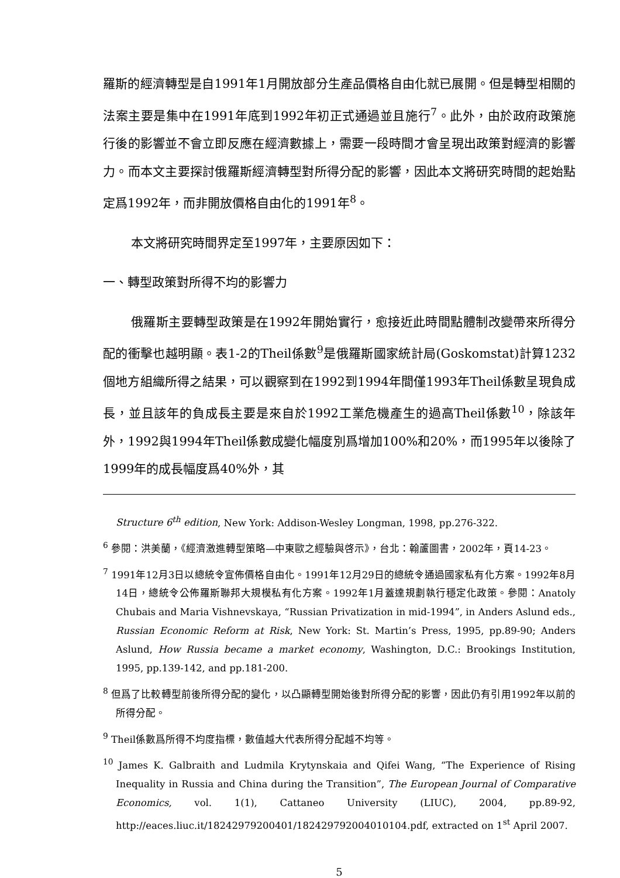羅斯的經濟轉型是自1991年1月開放部分生產品價格自由化就已展開。但是轉型相關的法案主要是集中在1991年底到1992年初正式通過並且施行<sup>7</sup>。此外，由於政府政策施行後的影響並不會立即反應在經濟數據上，需要一段時間才會呈現出政策對經濟的影響力。而本文主要探討俄羅斯經濟轉型對所得分配的影響，因此本文將研究時間的起始點定爲1992年，而非開放價格自由化的1991年<sup>8</sup>。
本文將研究時間界定至1997年，主要原因如下：
一、轉型政策對所得不均的影響力
俄羅斯主要轉型政策是在1992年開始實行，愈接近此時間點體制改變帶來所得分配的衝擊也越明顯。表1-2的Theil係數<sup>9</sup>是俄羅斯國家統計局(Goskomstat)計算1232個地方組織所得之結果，可以觀察到在1992到1994年間僅1993年Theil係數呈現負成長，並且該年的負成長主要是來自於1992工業危機產生的過高Theil係數<sup>10</sup>，除該年外，1992與1994年Theil係數成變化幅度別爲增加100%和20%，而1995年以後除了1999年的成長幅度爲40%外，其
Structure 6<sup>th</sup> edition, New York: Addison-Wesley Longman, 1998, pp.276-322.
<sup>6</sup> 參閱：洪美蘭，《經濟激進轉型策略—中東歐之經驗與啓示》，台北：翰蘆圖書，2002年，頁14-23。
<sup>7</sup> 1991年12月3日以總統令宣佈價格自由化。1991年12月29日的總統令通過國家私有化方案。1992年8月14日，總統令公佈羅斯聯邦大規模私有化方案。1992年1月蓋達規劃執行穩定化政策。參閱：Anatoly Chubais and Maria Vishnevskaya, “Russian Privatization in mid-1994”, in Anders Aslund eds., Russian Economic Reform at Risk, New York: St. Martin’s Press, 1995, pp.89-90; Anders Aslund, How Russia became a market economy, Washington, D.C.: Brookings Institution, 1995, pp.139-142, and pp.181-200.
<sup>8</sup> 但爲了比較轉型前後所得分配的變化，以凸顯轉型開始後對所得分配的影響，因此仍有引用1992年以前的所得分配。
<sup>9</sup> Theil係數爲所得不均度指標，數值越大代表所得分配越不均等。
<sup>10</sup> James K. Galbraith and Ludmila Krytynskaia and Qifei Wang, “The Experience of Rising Inequality in Russia and China during the Transition”, The European Journal of Comparative Economics, vol. 1(1), Cattaneo University (LIUC), 2004, pp.89-92, http://eaces.liuc.it/18242979200401/182429792004010104.pdf, extracted on 1<sup>st</sup> April 2007.
5